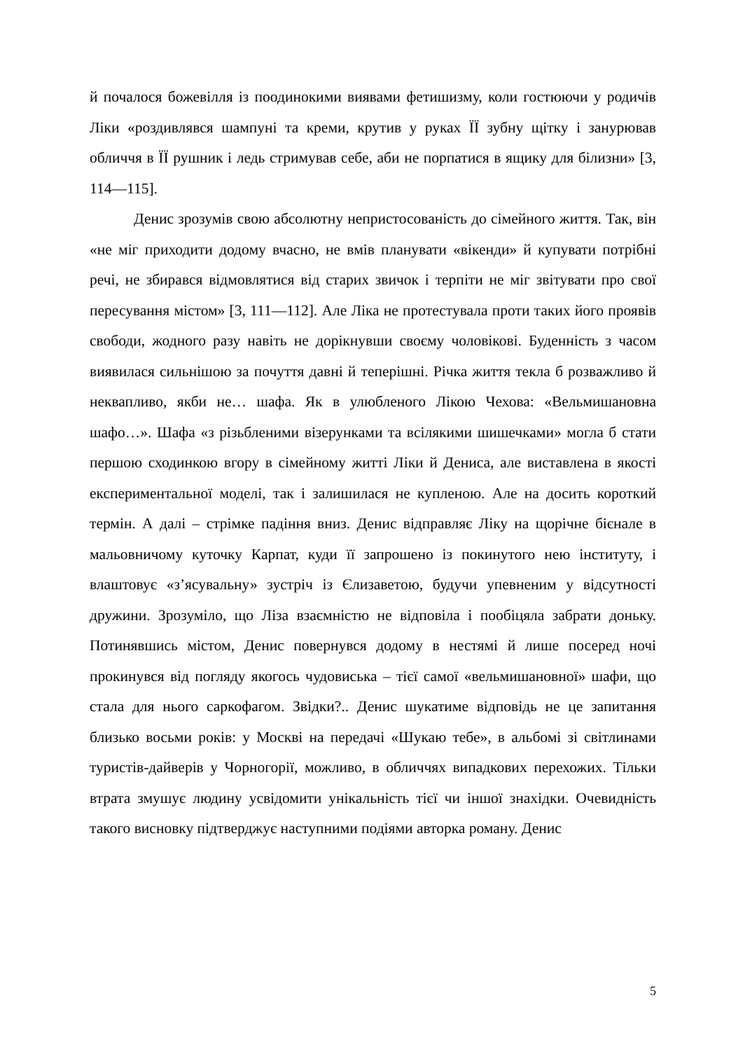й почалося божевілля із поодинокими виявами фетишизму, коли гостюючи у родичів Ліки «роздивлявся шампуні та креми, крутив у руках ЇЇ зубну щітку і занурював обличчя в ЇЇ рушник і ледь стримував себе, аби не порпатися в ящику для білизни» [3, 114—115].
Денис зрозумів свою абсолютну непристосованість до сімейного життя. Так, він «не міг приходити додому вчасно, не вмів планувати «вікенди» й купувати потрібні речі, не збирався відмовлятися від старих звичок і терпіти не міг звітувати про свої пересування містом» [3, 111—112]. Але Ліка не протестувала проти таких його проявів свободи, жодного разу навіть не дорікнувши своєму чоловікові. Буденність з часом виявилася сильнішою за почуття давні й теперішні. Річка життя текла б розважливо й неквапливо, якби не… шафа. Як в улюбленого Лікою Чехова: «Вельмишановна шафо…». Шафа «з різьбленими візерунками та всілякими шишечками» могла б стати першою сходинкою вгору в сімейному житті Ліки й Дениса, але виставлена в якості експериментальної моделі, так і залишилася не купленою. Але на досить короткий термін. А далі – стрімке падіння вниз. Денис відправляє Ліку на щорічне бієнале в мальовничому куточку Карпат, куди її запрошено із покинутого нею інституту, і влаштовує «з’ясувальну» зустріч із Єлизаветою, будучи упевненим у відсутності дружини. Зрозуміло, що Ліза взаємністю не відповіла і пообіцяла забрати доньку. Потинявшись містом, Денис повернувся додому в нестямі й лише посеред ночі прокинувся від погляду якогось чудовиська – тієї самої «вельмишановної» шафи, що стала для нього саркофагом. Звідки?.. Денис шукатиме відповідь не це запитання близько восьми років: у Москві на передачі «Шукаю тебе», в альбомі зі світлинами туристів-дайверів у Чорногорії, можливо, в обличчях випадкових перехожих. Тільки втрата змушує людину усвідомити унікальність тієї чи іншої знахідки. Очевидність такого висновку підтверджує наступними подіями авторка роману. Денис
5